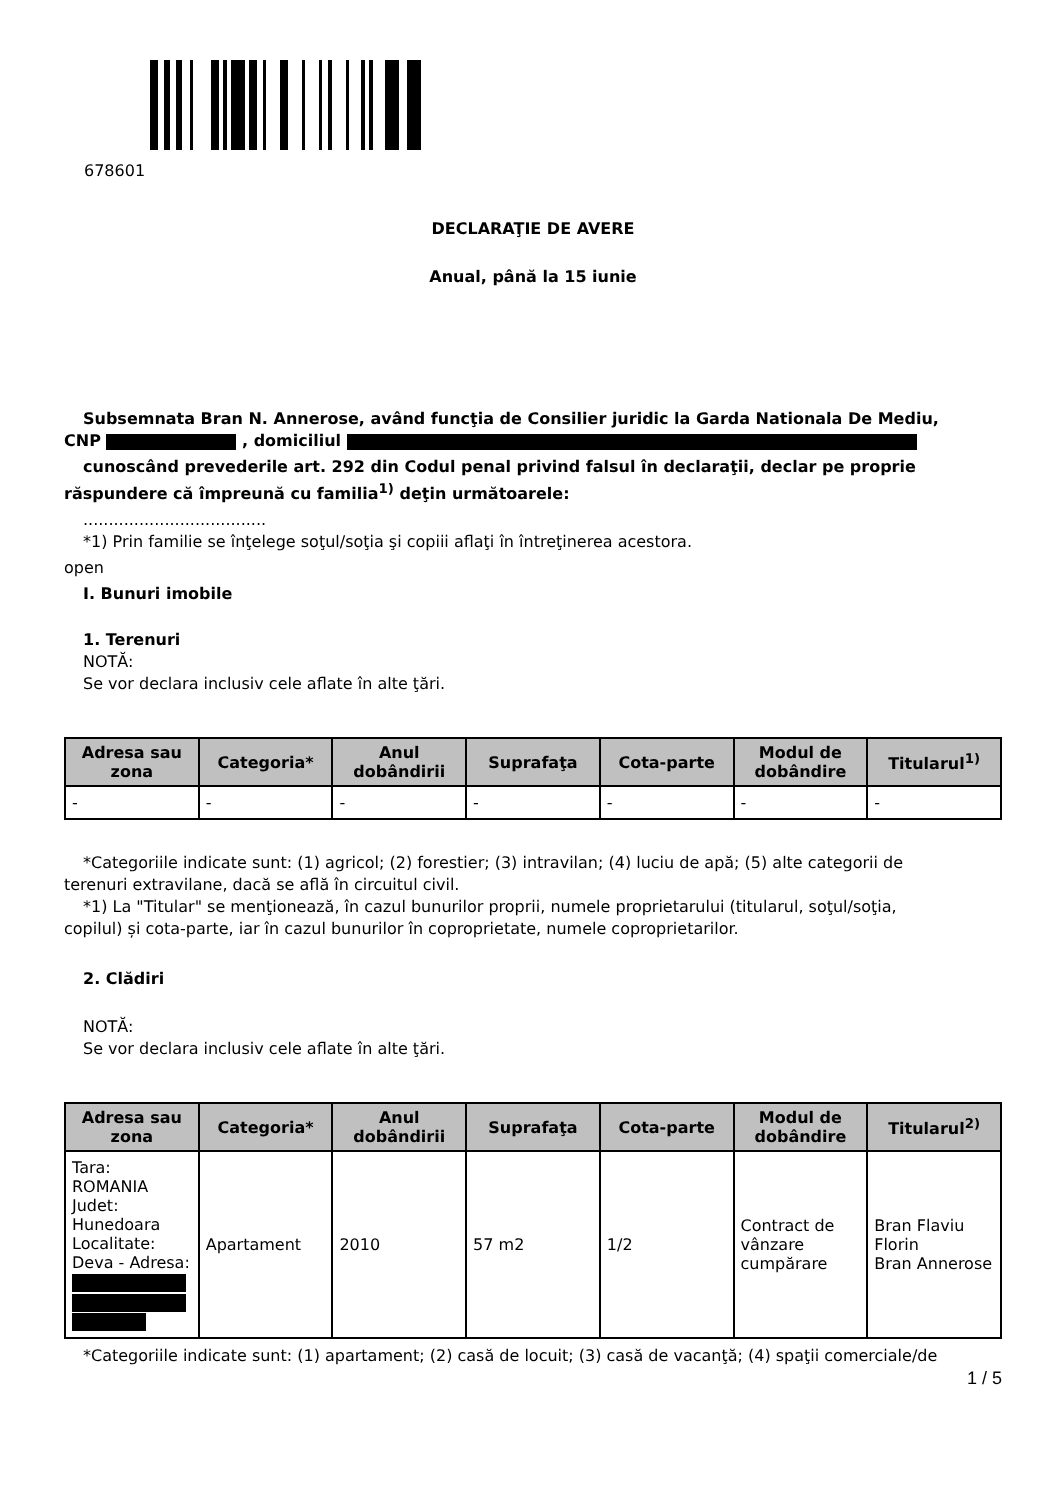678601
DECLARAŢIE DE AVERE
Anual, până la 15 iunie
Subsemnata Bran N. Annerose, având funcţia de Consilier juridic la Garda Nationala De Mediu,
CNP , domiciliul
cunoscând prevederile art. 292 din Codul penal privind falsul în declaraţii, declar pe proprie
răspundere că împreună cu familia<sup>1)</sup> deţin următoarele:
....................................
*1) Prin familie se înţelege soţul/soţia şi copiii aflaţi în întreţinerea acestora.
open
I. Bunuri imobile
1. Terenuri
NOTĂ:
Se vor declara inclusiv cele aflate în alte ţări.
| Adresa sau zona | Categoria* | Anul dobândirii | Suprafaţa | Cota-parte | Modul de dobândire | Titularul<sup>1)</sup> |
| --- | --- | --- | --- | --- | --- | --- |
| - | - | - | - | - | - | - |
*Categoriile indicate sunt: (1) agricol; (2) forestier; (3) intravilan; (4) luciu de apă; (5) alte categorii de
terenuri extravilane, dacă se află în circuitul civil.
*1) La "Titular" se menţionează, în cazul bunurilor proprii, numele proprietarului (titularul, soţul/soţia,
copilul) și cota-parte, iar în cazul bunurilor în coproprietate, numele coproprietarilor.
2. Clădiri
NOTĂ:
Se vor declara inclusiv cele aflate în alte ţări.
| Adresa sau zona | Categoria* | Anul dobândirii | Suprafaţa | Cota-parte | Modul de dobândire | Titularul<sup>2)</sup> |
| --- | --- | --- | --- | --- | --- | --- |
| Tara: ROMANIA Judet: Hunedoara Localitate: Deva - Adresa: | Apartament | 2010 | 57 m2 | 1/2 | Contract de vânzare cumpărare | Bran Flaviu Florin Bran Annerose |
*Categoriile indicate sunt: (1) apartament; (2) casă de locuit; (3) casă de vacanţă; (4) spaţii comerciale/de
1 / 5